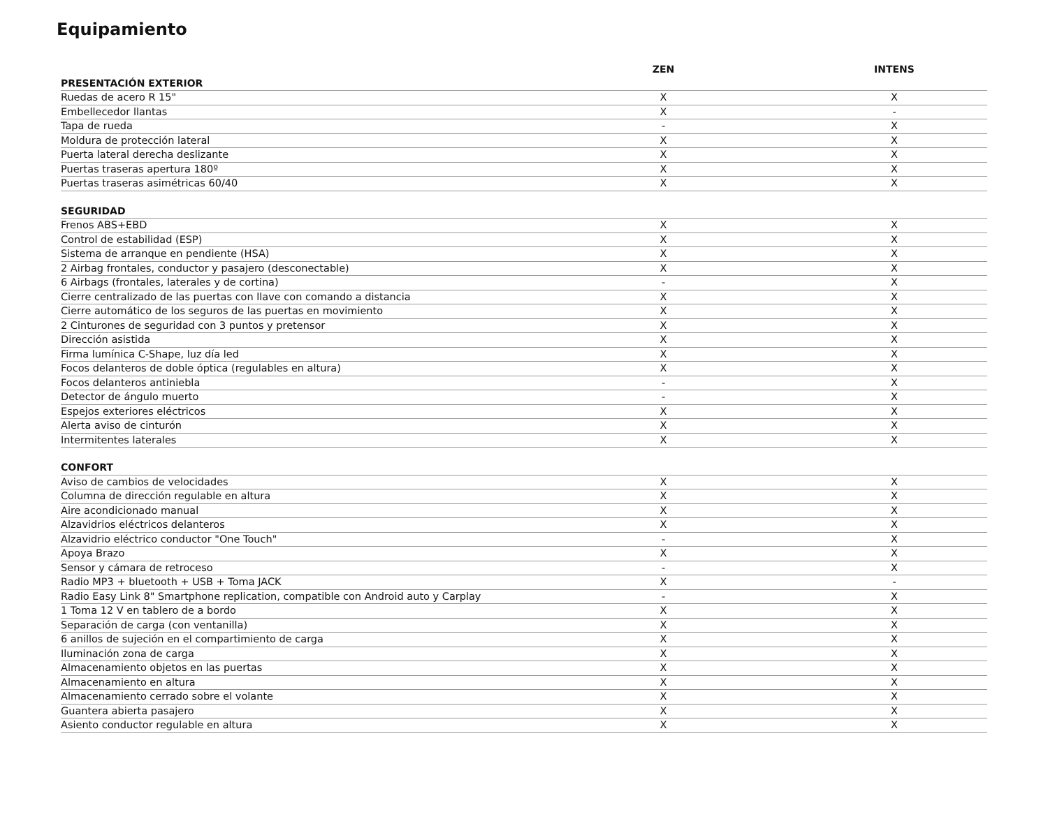Equipamiento
| | ZEN | INTENS |
| --- | --- | --- |
| PRESENTACIÓN EXTERIOR | | |
| Ruedas de acero R 15" | X | X |
| Embellecedor llantas | X | - |
| Tapa de rueda | - | X |
| Moldura de protección lateral | X | X |
| Puerta lateral derecha deslizante | X | X |
| Puertas traseras apertura 180º | X | X |
| Puertas traseras asimétricas 60/40 | X | X |
| SEGURIDAD | | |
| Frenos ABS+EBD | X | X |
| Control de estabilidad (ESP) | X | X |
| Sistema de arranque en pendiente (HSA) | X | X |
| 2 Airbag frontales, conductor y pasajero (desconectable) | X | X |
| 6 Airbags (frontales, laterales y de cortina) | - | X |
| Cierre centralizado de las puertas con llave con comando a distancia | X | X |
| Cierre automático de los seguros de las puertas en movimiento | X | X |
| 2 Cinturones de seguridad con 3 puntos y pretensor | X | X |
| Dirección asistida | X | X |
| Firma lumínica C-Shape, luz día led | X | X |
| Focos delanteros de doble óptica (regulables en altura) | X | X |
| Focos delanteros antiniebla | - | X |
| Detector de ángulo muerto | - | X |
| Espejos exteriores eléctricos | X | X |
| Alerta aviso de cinturón | X | X |
| Intermitentes laterales | X | X |
| CONFORT | | |
| Aviso de cambios de velocidades | X | X |
| Columna de dirección regulable en altura | X | X |
| Aire acondicionado manual | X | X |
| Alzavidrios eléctricos delanteros | X | X |
| Alzavidrio eléctrico conductor "One Touch" | - | X |
| Apoya Brazo | X | X |
| Sensor y cámara de retroceso | - | X |
| Radio MP3 + bluetooth + USB + Toma JACK | X | - |
| Radio Easy Link 8" Smartphone replication, compatible con Android auto y Carplay | - | X |
| 1 Toma 12 V en tablero de a bordo | X | X |
| Separación de carga (con ventanilla) | X | X |
| 6 anillos de sujeción en el compartimiento de carga | X | X |
| Iluminación zona de carga | X | X |
| Almacenamiento objetos en las puertas | X | X |
| Almacenamiento en altura | X | X |
| Almacenamiento cerrado sobre el volante | X | X |
| Guantera abierta pasajero | X | X |
| Asiento conductor regulable en altura | X | X |